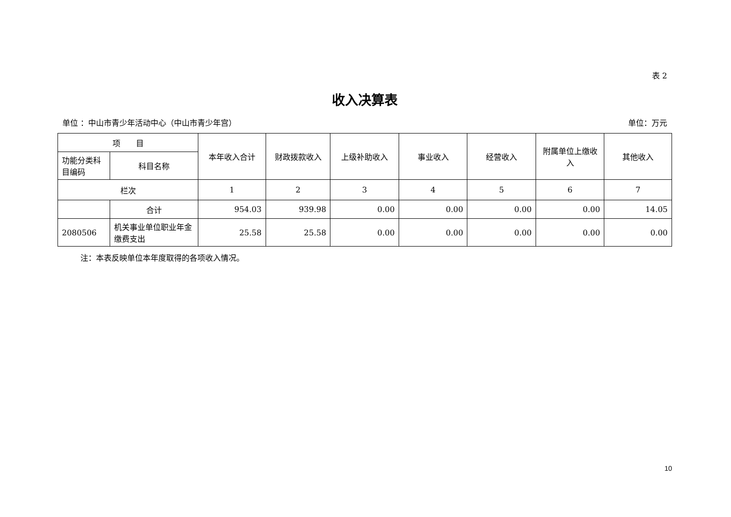表 2
收入决算表
单位 ：中山市青少年活动中心（中山市青少年宫） 单位：万元
| 项 目 | | 本年收入合计 | 财政拨款收入 | 上级补助收入 | 事业收入 | 经营收入 | 附属单位上缴收入 | 其他收入 |
| --- | --- | --- | --- | --- | --- | --- | --- | --- |
| 功能分类科目编码 | 科目名称 | | | | | | | |
| 栏次 | | 1 | 2 | 3 | 4 | 5 | 6 | 7 |
| | 合计 | 954.03 | 939.98 | 0.00 | 0.00 | 0.00 | 0.00 | 14.05 |
| 2080506 | 机关事业单位职业年金缴费支出 | 25.58 | 25.58 | 0.00 | 0.00 | 0.00 | 0.00 | 0.00 |
注：本表反映单位本年度取得的各项收入情况。
10